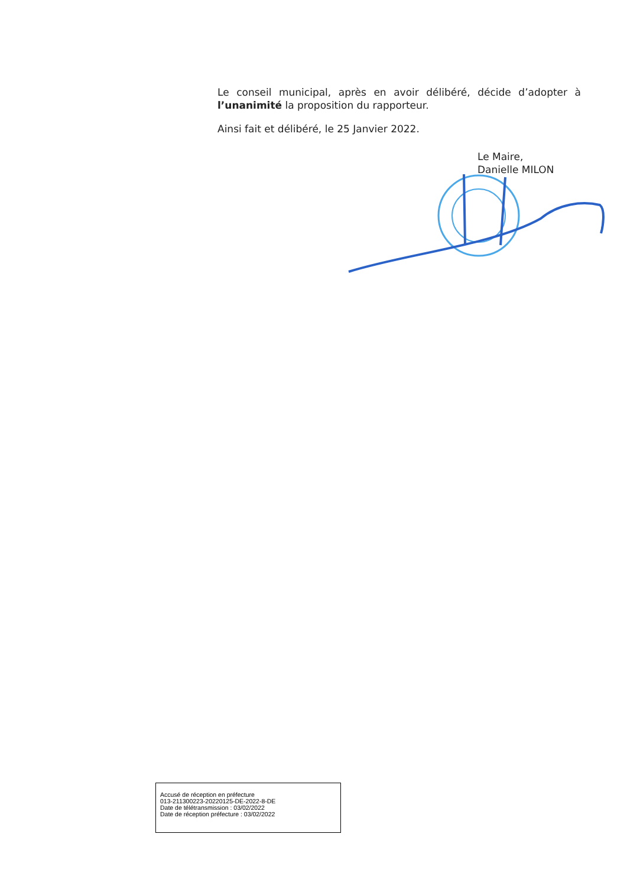Le conseil municipal, après en avoir délibéré, décide d’adopter à l’unanimité la proposition du rapporteur.
Ainsi fait et délibéré, le 25 Janvier 2022.
Le Maire,
Danielle MILON
Accusé de réception en préfecture
013-211300223-20220125-DE-2022-8-DE
Date de télétransmission : 03/02/2022
Date de réception préfecture : 03/02/2022